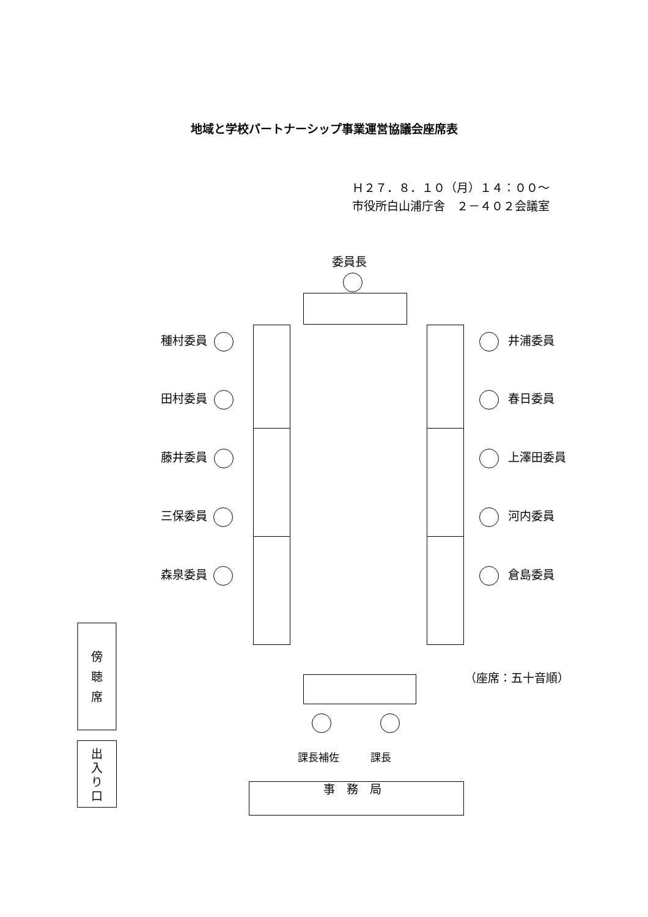地域と学校パートナーシップ事業運営協議会座席表
Ｈ２７．８．１０（月）１４：００～
市役所白山浦庁舎　２－４０２会議室
委員長
種村委員 井浦委員
田村委員 春日委員
藤井委員 上澤田委員
三保委員 河内委員
森泉委員 倉島委員
傍
聴
席
出
入
り
口
（座席：五十音順）
課長補佐 課長
事　務　局